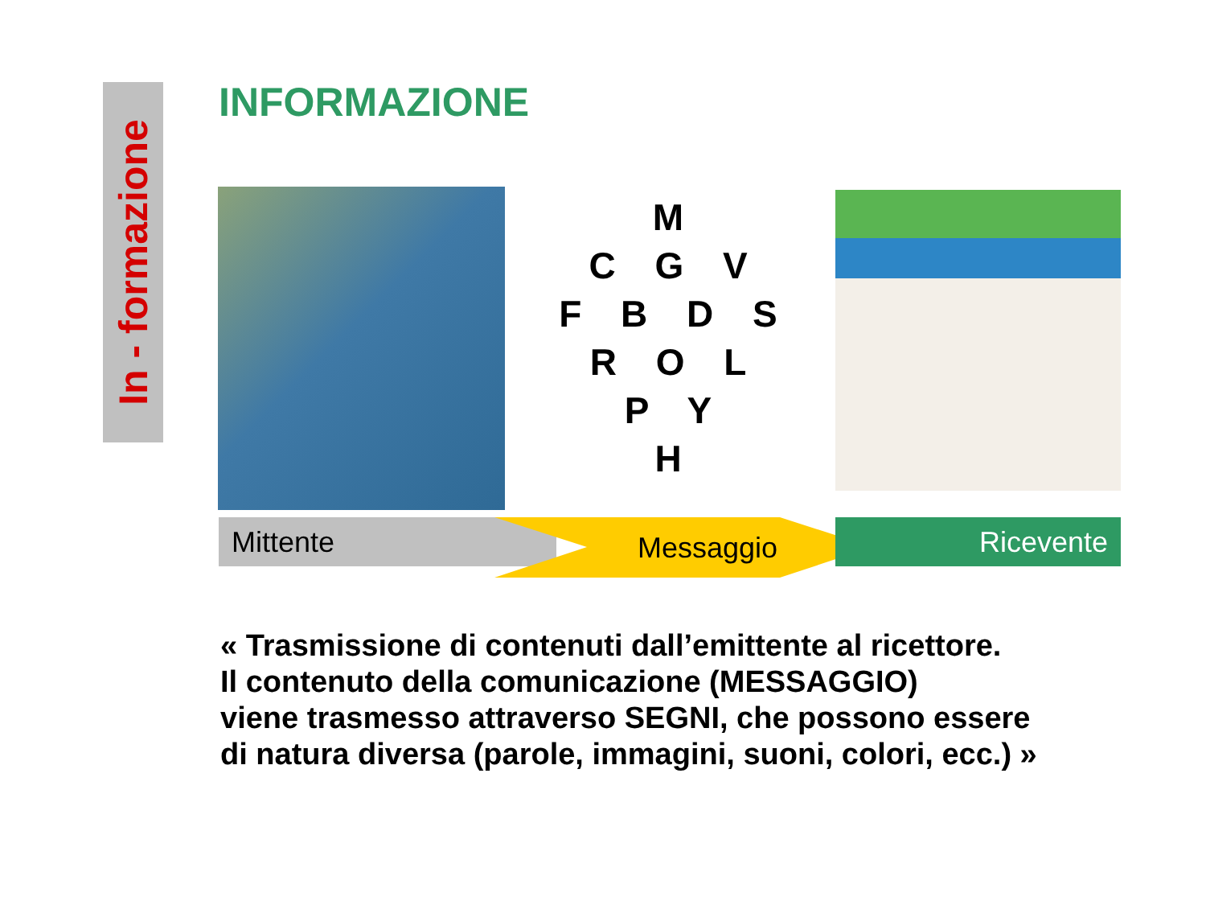In - formazione
INFORMAZIONE
M
C G V
F B D S
R O L
P Y
H
Mittente Messaggio Ricevente
« Trasmissione di contenuti dall’emittente al ricettore.
Il contenuto della comunicazione (MESSAGGIO)
viene trasmesso attraverso SEGNI, che possono essere
di natura diversa (parole, immagini, suoni, colori, ecc.) »